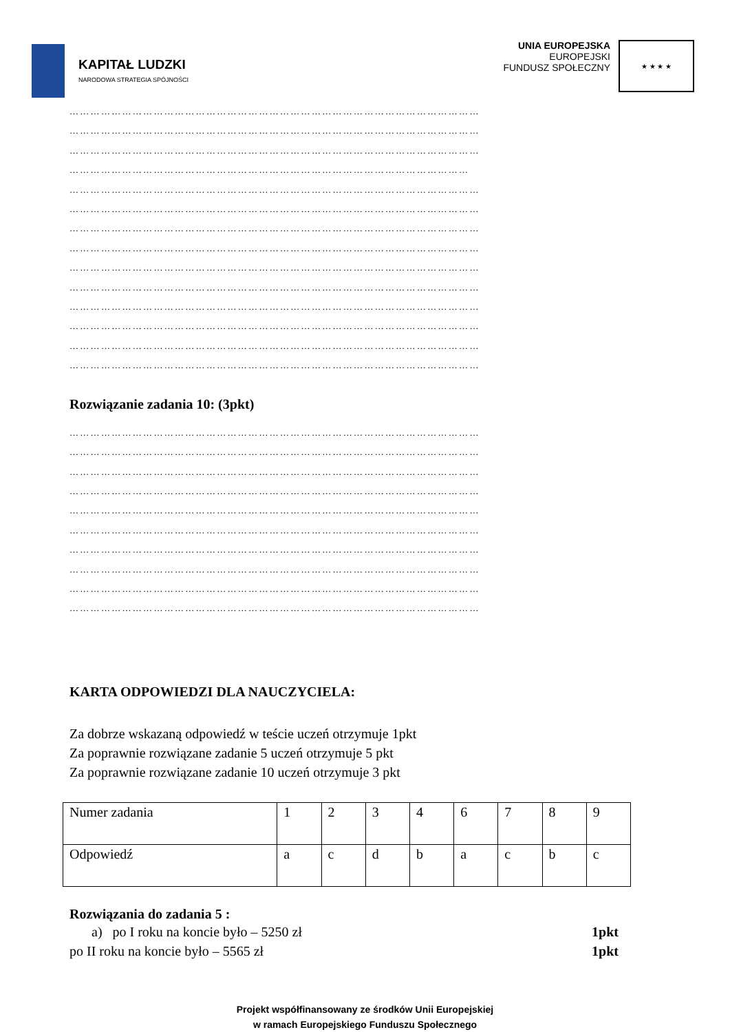KAPITAŁ LUDZKI
NARODOWA STRATEGIA SPÓJNOŚCI
UNIA EUROPEJSKA
EUROPEJSKI
FUNDUSZ SPOŁECZNY
★ ★ ★ ★
………………………………………………………………………………………………………
………………………………………………………………………………………………………
………………………………………………………………………………………………………
……………………………………………………………………………………………………
………………………………………………………………………………………………………
………………………………………………………………………………………………………
………………………………………………………………………………………………………
………………………………………………………………………………………………………
………………………………………………………………………………………………………
………………………………………………………………………………………………………
………………………………………………………………………………………………………
………………………………………………………………………………………………………
………………………………………………………………………………………………………
………………………………………………………………………………………………………
Rozwiązanie zadania 10: (3pkt)
………………………………………………………………………………………………………
………………………………………………………………………………………………………
………………………………………………………………………………………………………
………………………………………………………………………………………………………
………………………………………………………………………………………………………
………………………………………………………………………………………………………
………………………………………………………………………………………………………
………………………………………………………………………………………………………
………………………………………………………………………………………………………
………………………………………………………………………………………………………
KARTA ODPOWIEDZI DLA NAUCZYCIELA:
Za dobrze wskazaną odpowiedź w teście uczeń otrzymuje 1pkt
Za poprawnie rozwiązane zadanie 5 uczeń otrzymuje 5 pkt
Za poprawnie rozwiązane zadanie 10 uczeń otrzymuje 3 pkt
| Numer zadania | 1 | 2 | 3 | 4 | 6 | 7 | 8 | 9 |
| Odpowiedź | a | c | d | b | a | c | b | c |
Rozwiązania do zadania 5 :
a) po I roku na koncie było – 5250 zł 1pkt
po II roku na koncie było – 5565 zł 1pkt
Projekt współfinansowany ze środków Unii Europejskiej
w ramach Europejskiego Funduszu Społecznego